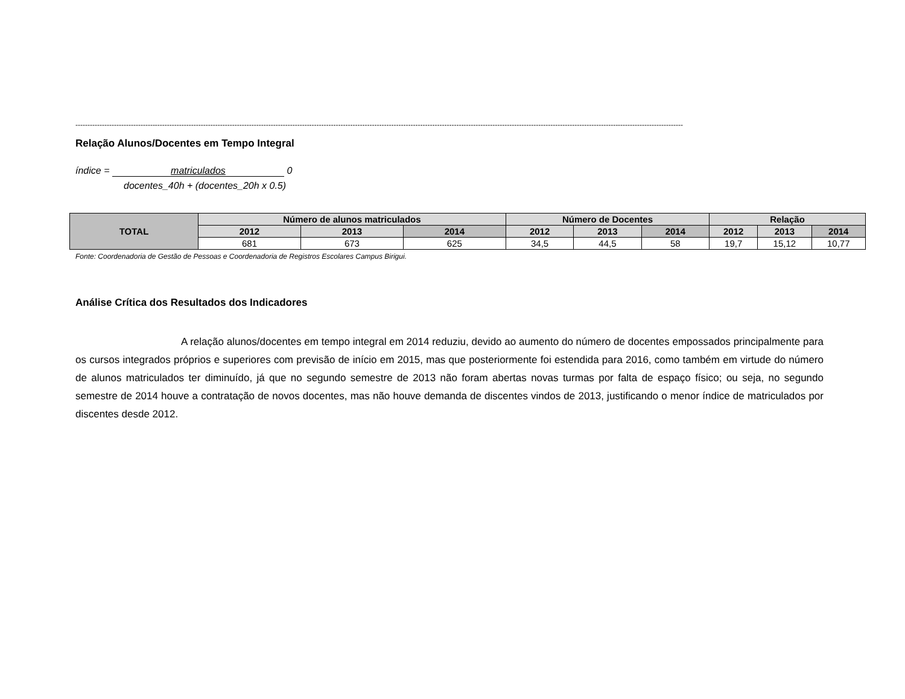------------------------------------------------------------------------------------------------------------------------------------------------------------------------------------------------------------------------------------------------------------
Relação Alunos/Docentes em Tempo Integral
índice = matriculados 0
docentes_40h + (docentes_20h x 0.5)
| TOTAL | Número de alunos matriculados | | | Número de Docentes | | | Relação | | |
| --- | --- | --- | --- | --- | --- | --- | --- | --- | --- |
| | 2012 | 2013 | 2014 | 2012 | 2013 | 2014 | 2012 | 2013 | 2014 |
| | 681 | 673 | 625 | 34,5 | 44,5 | 58 | 19,7 | 15,12 | 10,77 |
Fonte: Coordenadoria de Gestão de Pessoas e Coordenadoria de Registros Escolares Campus Birigui.
Análise Crítica dos Resultados dos Indicadores
A relação alunos/docentes em tempo integral em 2014 reduziu, devido ao aumento do número de docentes empossados principalmente para os cursos integrados próprios e superiores com previsão de início em 2015, mas que posteriormente foi estendida para 2016, como também em virtude do número de alunos matriculados ter diminuído, já que no segundo semestre de 2013 não foram abertas novas turmas por falta de espaço físico; ou seja, no segundo semestre de 2014 houve a contratação de novos docentes, mas não houve demanda de discentes vindos de 2013, justificando o menor índice de matriculados por discentes desde 2012.